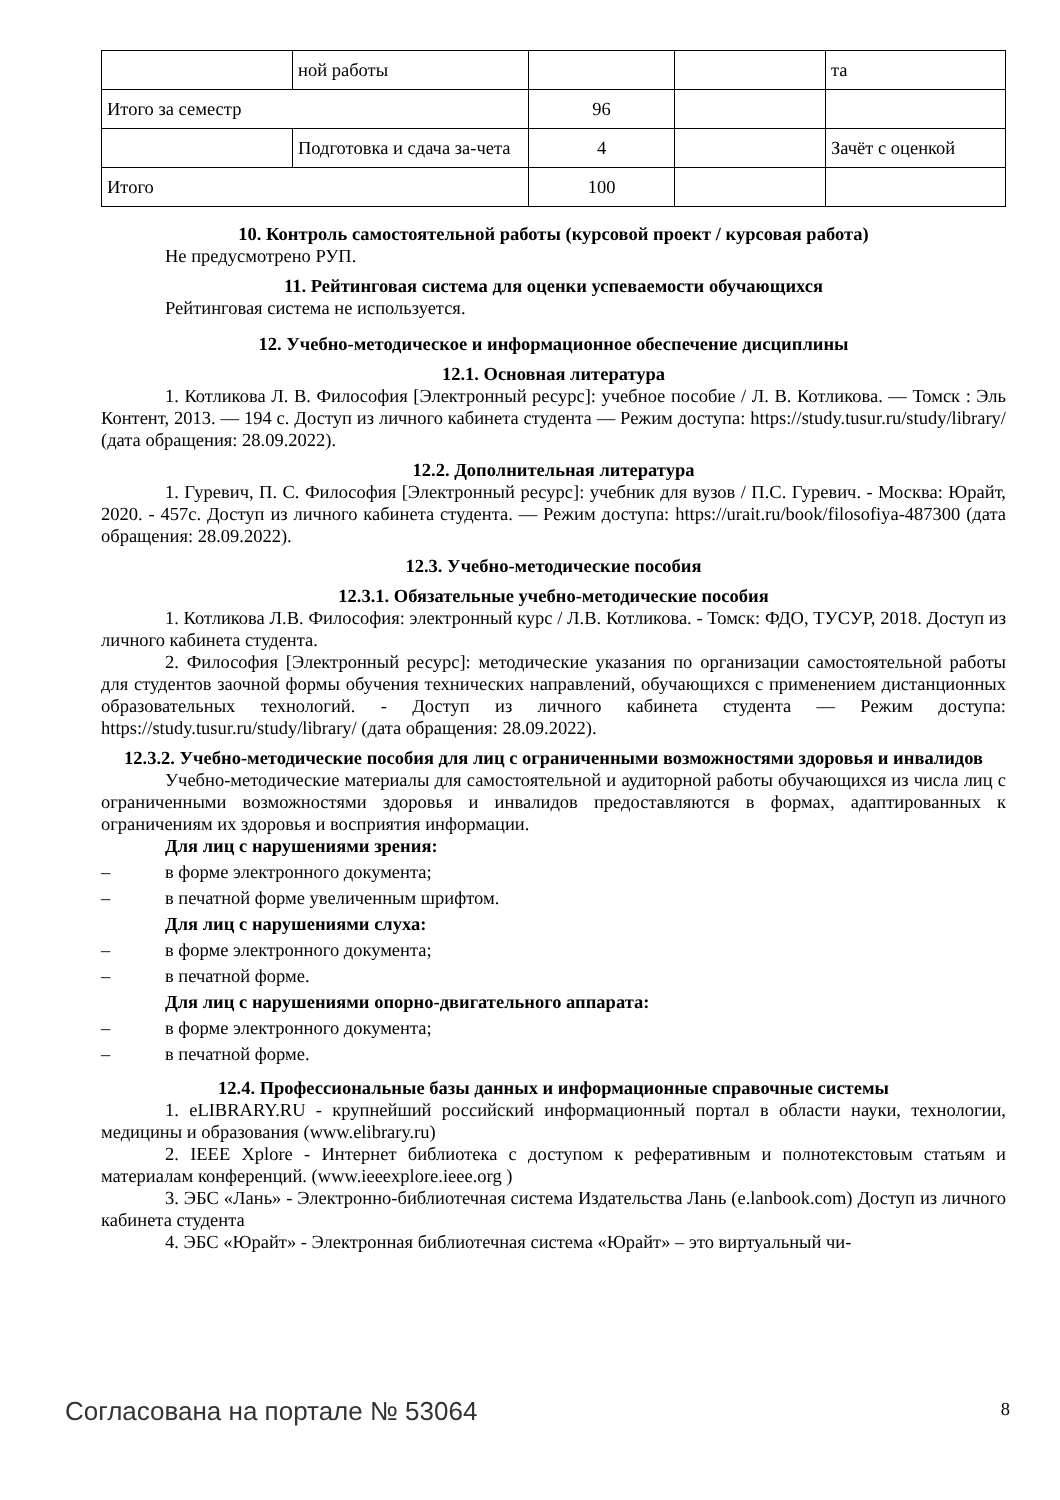| | ной работы | | | та |
| Итого за семестр | | 96 | | |
| | Подготовка и сдача за-чета | 4 | | Зачёт с оценкой |
| Итого | | 100 | | |
10. Контроль самостоятельной работы (курсовой проект / курсовая работа)
Не предусмотрено РУП.
11. Рейтинговая система для оценки успеваемости обучающихся
Рейтинговая система не используется.
12. Учебно-методическое и информационное обеспечение дисциплины
12.1. Основная литература
1. Котликова Л. В. Философия [Электронный ресурс]: учебное пособие / Л. В. Котликова. — Томск : Эль Контент, 2013. — 194 с. Доступ из личного кабинета студента — Режим доступа: https://study.tusur.ru/study/library/ (дата обращения: 28.09.2022).
12.2. Дополнительная литература
1. Гуревич, П. С. Философия [Электронный ресурс]: учебник для вузов / П.С. Гуревич. - Москва: Юрайт, 2020. - 457с. Доступ из личного кабинета студента. — Режим доступа: https://urait.ru/book/filosofiya-487300 (дата обращения: 28.09.2022).
12.3. Учебно-методические пособия
12.3.1. Обязательные учебно-методические пособия
1. Котликова Л.В. Философия: электронный курс / Л.В. Котликова. - Томск: ФДО, ТУСУР, 2018. Доступ из личного кабинета студента.
2. Философия [Электронный ресурс]: методические указания по организации самостоятельной работы для студентов заочной формы обучения технических направлений, обучающихся с применением дистанционных образовательных технологий. - Доступ из личного кабинета студента — Режим доступа: https://study.tusur.ru/study/library/ (дата обращения: 28.09.2022).
12.3.2. Учебно-методические пособия для лиц с ограниченными возможностями здоровья и инвалидов
Учебно-методические материалы для самостоятельной и аудиторной работы обучающихся из числа лиц с ограниченными возможностями здоровья и инвалидов предоставляются в формах, адаптированных к ограничениям их здоровья и восприятия информации.
Для лиц с нарушениями зрения:
– в форме электронного документа;
– в печатной форме увеличенным шрифтом.
Для лиц с нарушениями слуха:
– в форме электронного документа;
– в печатной форме.
Для лиц с нарушениями опорно-двигательного аппарата:
– в форме электронного документа;
– в печатной форме.
12.4. Профессиональные базы данных и информационные справочные системы
1. eLIBRARY.RU - крупнейший российский информационный портал в области науки, технологии, медицины и образования (www.elibrary.ru)
2. IEEE Xplore - Интернет библиотека с доступом к реферативным и полнотекстовым статьям и материалам конференций. (www.ieeexplore.ieee.org )
3. ЭБС «Лань» - Электронно-библиотечная система Издательства Лань (e.lanbook.com) Доступ из личного кабинета студента
4. ЭБС «Юрайт» - Электронная библиотечная система «Юрайт» – это виртуальный чи-
Согласована на портале № 53064 8